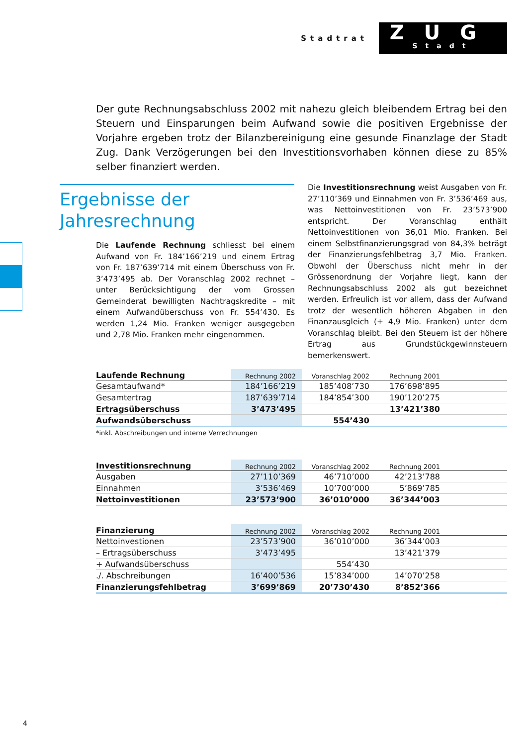Stadtrat
ZUG
Stadt
Der gute Rechnungsabschluss 2002 mit nahezu gleich bleibendem Ertrag bei den Steuern und Einsparungen beim Aufwand sowie die positiven Ergebnisse der Vorjahre ergeben trotz der Bilanzbereinigung eine gesunde Finanzlage der Stadt Zug. Dank Verzögerungen bei den Investitionsvorhaben können diese zu 85% selber finanziert werden.
Ergebnisse der Jahresrechnung
Die Laufende Rechnung schliesst bei einem Aufwand von Fr. 184’166’219 und einem Ertrag von Fr. 187’639’714 mit einem Überschuss von Fr. 3’473’495 ab. Der Voranschlag 2002 rechnet – unter Berücksichtigung der vom Grossen Gemeinderat bewilligten Nachtragskredite – mit einem Aufwandüberschuss von Fr. 554’430. Es werden 1,24 Mio. Franken weniger ausgegeben und 2,78 Mio. Franken mehr eingenommen.
Die Investitionsrechnung weist Ausgaben von Fr. 27’110’369 und Einnahmen von Fr. 3’536’469 aus, was Nettoinvestitionen von Fr. 23’573’900 entspricht. Der Voranschlag enthält Nettoinvestitionen von 36,01 Mio. Franken. Bei einem Selbstfinanzierungsgrad von 84,3% beträgt der Finanzierungsfehlbetrag 3,7 Mio. Franken. Obwohl der Überschuss nicht mehr in der Grössenordnung der Vorjahre liegt, kann der Rechnungsabschluss 2002 als gut bezeichnet werden. Erfreulich ist vor allem, dass der Aufwand trotz der wesentlich höheren Abgaben in den Finanzausgleich (+ 4,9 Mio. Franken) unter dem Voranschlag bleibt. Bei den Steuern ist der höhere Ertrag aus Grundstückgewinnsteuern bemerkenswert.
| Laufende Rechnung | Rechnung 2002 | Voranschlag 2002 | Rechnung 2001 | |
| --- | --- | --- | --- | --- |
| Gesamtaufwand* | 184’166’219 | 185’408’730 | 176’698’895 | |
| Gesamtertrag | 187’639’714 | 184’854’300 | 190’120’275 | |
| Ertragsüberschuss | 3’473’495 | | 13’421’380 | |
| Aufwandsüberschuss | | 554’430 | | |
*inkl. Abschreibungen und interne Verrechnungen
| Investitionsrechnung | Rechnung 2002 | Voranschlag 2002 | Rechnung 2001 | |
| --- | --- | --- | --- | --- |
| Ausgaben | 27’110’369 | 46’710’000 | 42’213’788 | |
| Einnahmen | 3’536’469 | 10’700’000 | 5’869’785 | |
| Nettoinvestitionen | 23’573’900 | 36’010’000 | 36’344’003 | |
| Finanzierung | Rechnung 2002 | Voranschlag 2002 | Rechnung 2001 | |
| --- | --- | --- | --- | --- |
| Nettoinvestionen | 23’573’900 | 36’010’000 | 36’344’003 | |
| – Ertragsüberschuss | 3’473’495 | | 13’421’379 | |
| + Aufwandsüberschuss | | 554’430 | | |
| ./. Abschreibungen | 16’400’536 | 15’834’000 | 14’070’258 | |
| Finanzierungsfehlbetrag | 3’699’869 | 20’730’430 | 8’852’366 | |
4